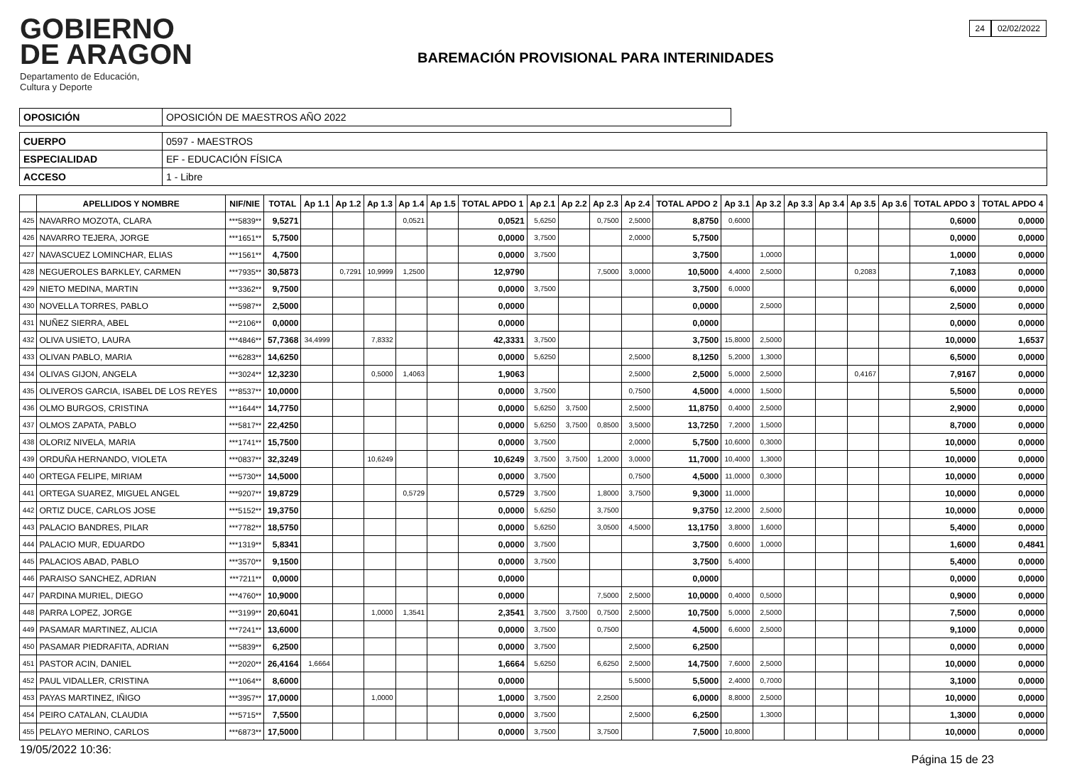GOBIERNO
DE ARAGON
Departamento de Educación,
Cultura y Deporte
BAREMACIÓN PROVISIONAL PARA INTERINIDADES
24 02/02/2022
| OPOSICIÓN | OPOSICIÓN DE MAESTROS AÑO 2022 |
| CUERPO | 0597 - MAESTROS |
| ESPECIALIDAD | EF - EDUCACIÓN FÍSICA |
| ACCESO | 1 - Libre |
| | APELLIDOS Y NOMBRE | NIF/NIE | TOTAL | Ap 1.1 | Ap 1.2 | Ap 1.3 | Ap 1.4 | Ap 1.5 | TOTAL APDO 1 | Ap 2.1 | Ap 2.2 | Ap 2.3 | Ap 2.4 | TOTAL APDO 2 | Ap 3.1 | Ap 3.2 | Ap 3.3 | Ap 3.4 | Ap 3.5 | Ap 3.6 | TOTAL APDO 3 | TOTAL APDO 4 |
| --- | --- | --- | --- | --- | --- | --- | --- | --- | --- | --- | --- | --- | --- | --- | --- | --- | --- | --- | --- | --- | --- | --- |
| 425 | NAVARRO MOZOTA, CLARA | ***5839** | 9,5271 | | | | 0,0521 | | 0,0521 | 5,6250 | | 0,7500 | 2,5000 | 8,8750 | 0,6000 | | | | | | 0,6000 | 0,0000 |
| 426 | NAVARRO TEJERA, JORGE | ***1651** | 5,7500 | | | | | | 0,0000 | 3,7500 | | | 2,0000 | 5,7500 | | | | | | | 0,0000 | 0,0000 |
| 427 | NAVASCUEZ LOMINCHAR, ELIAS | ***1561** | 4,7500 | | | | | | 0,0000 | 3,7500 | | | | 3,7500 | | 1,0000 | | | | | 1,0000 | 0,0000 |
| 428 | NEGUEROLES BARKLEY, CARMEN | ***7935** | 30,5873 | | 0,7291 | 10,9999 | 1,2500 | | 12,9790 | | | 7,5000 | 3,0000 | 10,5000 | 4,4000 | 2,5000 | | | 0,2083 | | 7,1083 | 0,0000 |
| 429 | NIETO MEDINA, MARTIN | ***3362** | 9,7500 | | | | | | 0,0000 | 3,7500 | | | | 3,7500 | 6,0000 | | | | | | 6,0000 | 0,0000 |
| 430 | NOVELLA TORRES, PABLO | ***5987** | 2,5000 | | | | | | 0,0000 | | | | | 0,0000 | | 2,5000 | | | | | 2,5000 | 0,0000 |
| 431 | NUÑEZ SIERRA, ABEL | ***2106** | 0,0000 | | | | | | 0,0000 | | | | | 0,0000 | | | | | | | 0,0000 | 0,0000 |
| 432 | OLIVA USIETO, LAURA | ***4846** | 57,7368 | 34,4999 | | 7,8332 | | | 42,3331 | 3,7500 | | | | 3,7500 | 15,8000 | 2,5000 | | | | | 10,0000 | 1,6537 |
| 433 | OLIVAN PABLO, MARIA | ***6283** | 14,6250 | | | | | | 0,0000 | 5,6250 | | | 2,5000 | 8,1250 | 5,2000 | 1,3000 | | | | | 6,5000 | 0,0000 |
| 434 | OLIVAS GIJON, ANGELA | ***3024** | 12,3230 | | | 0,5000 | 1,4063 | | 1,9063 | | | | 2,5000 | 2,5000 | 5,0000 | 2,5000 | | | 0,4167 | | 7,9167 | 0,0000 |
| 435 | OLIVEROS GARCIA, ISABEL DE LOS REYES | ***8537** | 10,0000 | | | | | | 0,0000 | 3,7500 | | | 0,7500 | 4,5000 | 4,0000 | 1,5000 | | | | | 5,5000 | 0,0000 |
| 436 | OLMO BURGOS, CRISTINA | ***1644** | 14,7750 | | | | | | 0,0000 | 5,6250 | 3,7500 | | 2,5000 | 11,8750 | 0,4000 | 2,5000 | | | | | 2,9000 | 0,0000 |
| 437 | OLMOS ZAPATA, PABLO | ***5817** | 22,4250 | | | | | | 0,0000 | 5,6250 | 3,7500 | 0,8500 | 3,5000 | 13,7250 | 7,2000 | 1,5000 | | | | | 8,7000 | 0,0000 |
| 438 | OLORIZ NIVELA, MARIA | ***1741** | 15,7500 | | | | | | 0,0000 | 3,7500 | | | 2,0000 | 5,7500 | 10,6000 | 0,3000 | | | | | 10,0000 | 0,0000 |
| 439 | ORDUÑA HERNANDO, VIOLETA | ***0837** | 32,3249 | | | 10,6249 | | | 10,6249 | 3,7500 | 3,7500 | 1,2000 | 3,0000 | 11,7000 | 10,4000 | 1,3000 | | | | | 10,0000 | 0,0000 |
| 440 | ORTEGA FELIPE, MIRIAM | ***5730** | 14,5000 | | | | | | 0,0000 | 3,7500 | | | 0,7500 | 4,5000 | 11,0000 | 0,3000 | | | | | 10,0000 | 0,0000 |
| 441 | ORTEGA SUAREZ, MIGUEL ANGEL | ***9207** | 19,8729 | | | | 0,5729 | | 0,5729 | 3,7500 | | 1,8000 | 3,7500 | 9,3000 | 11,0000 | | | | | | 10,0000 | 0,0000 |
| 442 | ORTIZ DUCE, CARLOS JOSE | ***5152** | 19,3750 | | | | | | 0,0000 | 5,6250 | | 3,7500 | | 9,3750 | 12,2000 | 2,5000 | | | | | 10,0000 | 0,0000 |
| 443 | PALACIO BANDRES, PILAR | ***7782** | 18,5750 | | | | | | 0,0000 | 5,6250 | | 3,0500 | 4,5000 | 13,1750 | 3,8000 | 1,6000 | | | | | 5,4000 | 0,0000 |
| 444 | PALACIO MUR, EDUARDO | ***1319** | 5,8341 | | | | | | 0,0000 | 3,7500 | | | | 3,7500 | 0,6000 | 1,0000 | | | | | 1,6000 | 0,4841 |
| 445 | PALACIOS ABAD, PABLO | ***3570** | 9,1500 | | | | | | 0,0000 | 3,7500 | | | | 3,7500 | 5,4000 | | | | | | 5,4000 | 0,0000 |
| 446 | PARAISO SANCHEZ, ADRIAN | ***7211** | 0,0000 | | | | | | 0,0000 | | | | | 0,0000 | | | | | | | 0,0000 | 0,0000 |
| 447 | PARDINA MURIEL, DIEGO | ***4760** | 10,9000 | | | | | | 0,0000 | | | 7,5000 | 2,5000 | 10,0000 | 0,4000 | 0,5000 | | | | | 0,9000 | 0,0000 |
| 448 | PARRA LOPEZ, JORGE | ***3199** | 20,6041 | | | 1,0000 | 1,3541 | | 2,3541 | 3,7500 | 3,7500 | 0,7500 | 2,5000 | 10,7500 | 5,0000 | 2,5000 | | | | | 7,5000 | 0,0000 |
| 449 | PASAMAR MARTINEZ, ALICIA | ***7241** | 13,6000 | | | | | | 0,0000 | 3,7500 | | 0,7500 | | 4,5000 | 6,6000 | 2,5000 | | | | | 9,1000 | 0,0000 |
| 450 | PASAMAR PIEDRAFITA, ADRIAN | ***5839** | 6,2500 | | | | | | 0,0000 | 3,7500 | | | 2,5000 | 6,2500 | | | | | | | 0,0000 | 0,0000 |
| 451 | PASTOR ACIN, DANIEL | ***2020** | 26,4164 | 1,6664 | | | | | 1,6664 | 5,6250 | | 6,6250 | 2,5000 | 14,7500 | 7,6000 | 2,5000 | | | | | 10,0000 | 0,0000 |
| 452 | PAUL VIDALLER, CRISTINA | ***1064** | 8,6000 | | | | | | 0,0000 | | | | 5,5000 | 5,5000 | 2,4000 | 0,7000 | | | | | 3,1000 | 0,0000 |
| 453 | PAYAS MARTINEZ, IÑIGO | ***3957** | 17,0000 | | | 1,0000 | | | 1,0000 | 3,7500 | | 2,2500 | | 6,0000 | 8,8000 | 2,5000 | | | | | 10,0000 | 0,0000 |
| 454 | PEIRO CATALAN, CLAUDIA | ***5715** | 7,5500 | | | | | | 0,0000 | 3,7500 | | | 2,5000 | 6,2500 | | 1,3000 | | | | | 1,3000 | 0,0000 |
| 455 | PELAYO MERINO, CARLOS | ***6873** | 17,5000 | | | | | | 0,0000 | 3,7500 | | 3,7500 | | 7,5000 | 10,8000 | | | | | | 10,0000 | 0,0000 |
19/05/2022 10:36: Página 15 de 23